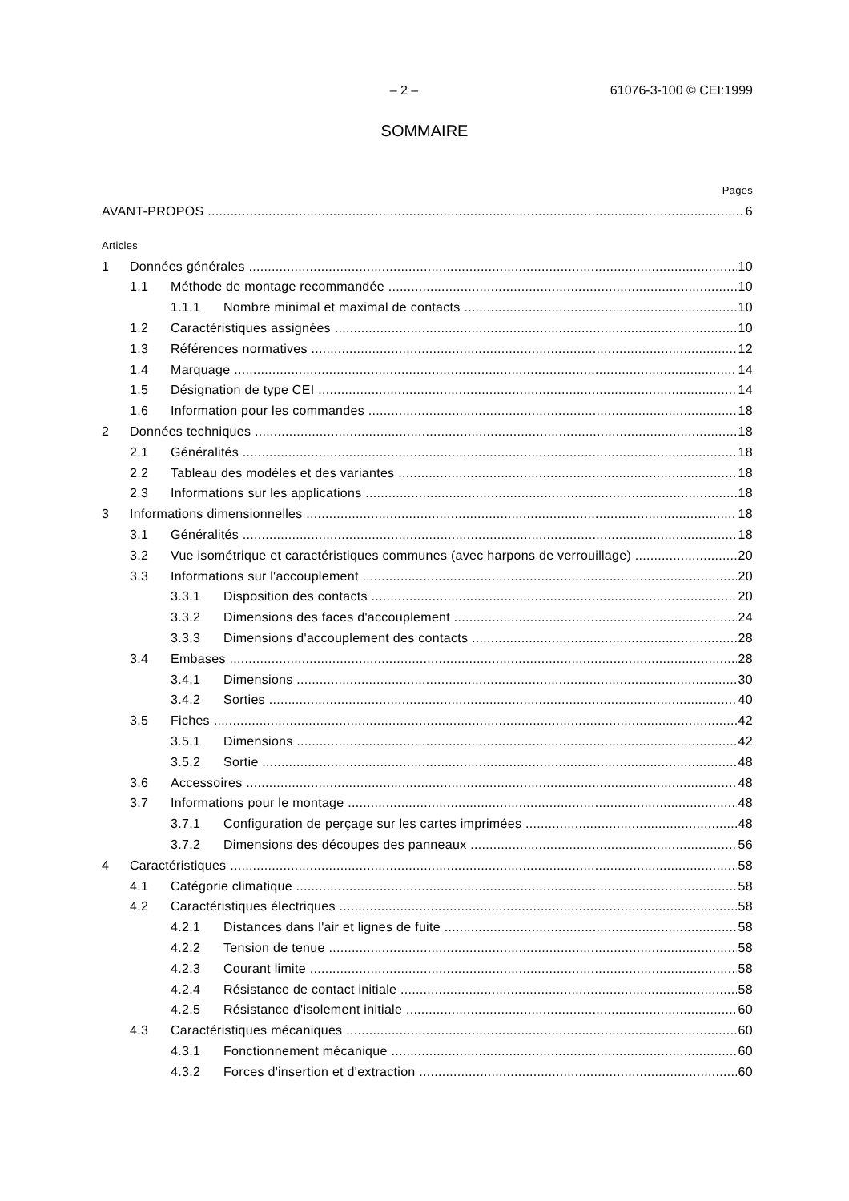– 2 – 61076-3-100 © CEI:1999
SOMMAIRE
Pages
AVANT-PROPOS 6
Articles
1 Données générales 10
1.1 Méthode de montage recommandée 10
1.1.1 Nombre minimal et maximal de contacts 10
1.2 Caractéristiques assignées 10
1.3 Références normatives 12
1.4 Marquage 14
1.5 Désignation de type CEI 14
1.6 Information pour les commandes 18
2 Données techniques 18
2.1 Généralités 18
2.2 Tableau des modèles et des variantes 18
2.3 Informations sur les applications 18
3 Informations dimensionnelles 18
3.1 Généralités 18
3.2 Vue isométrique et caractéristiques communes (avec harpons de verrouillage) 20
3.3 Informations sur l'accouplement 20
3.3.1 Disposition des contacts 20
3.3.2 Dimensions des faces d'accouplement 24
3.3.3 Dimensions d'accouplement des contacts 28
3.4 Embases 28
3.4.1 Dimensions 30
3.4.2 Sorties 40
3.5 Fiches 42
3.5.1 Dimensions 42
3.5.2 Sortie 48
3.6 Accessoires 48
3.7 Informations pour le montage 48
3.7.1 Configuration de perçage sur les cartes imprimées 48
3.7.2 Dimensions des découpes des panneaux 56
4 Caractéristiques 58
4.1 Catégorie climatique 58
4.2 Caractéristiques électriques 58
4.2.1 Distances dans l'air et lignes de fuite 58
4.2.2 Tension de tenue 58
4.2.3 Courant limite 58
4.2.4 Résistance de contact initiale 58
4.2.5 Résistance d'isolement initiale 60
4.3 Caractéristiques mécaniques 60
4.3.1 Fonctionnement mécanique 60
4.3.2 Forces d'insertion et d'extraction 60